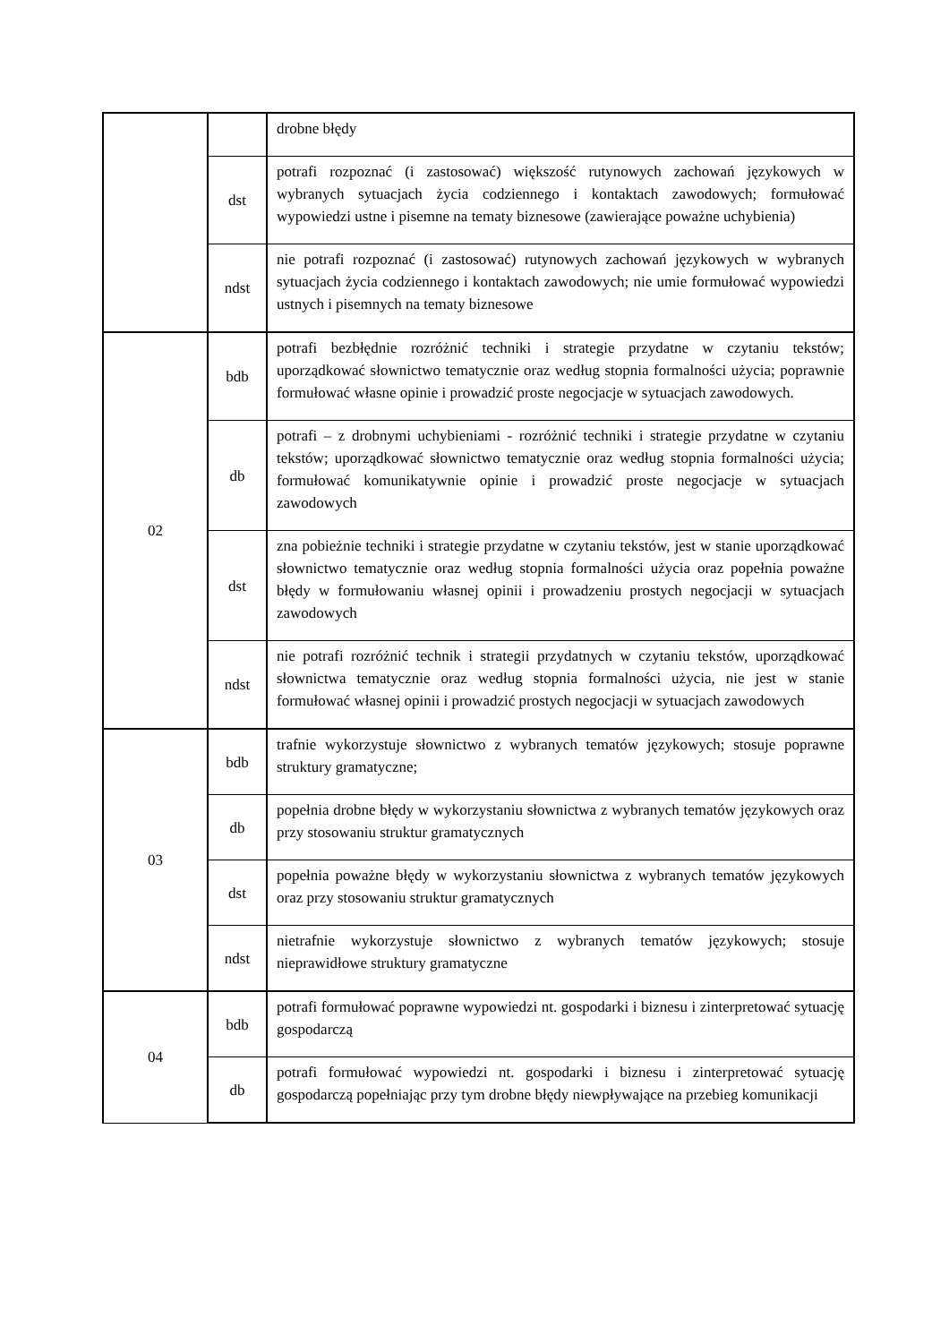| | | drobne błędy |
| | dst | potrafi rozpoznać (i zastosować) większość rutynowych zachowań językowych w wybranych sytuacjach życia codziennego i kontaktach zawodowych; formułować wypowiedzi ustne i pisemne na tematy biznesowe (zawierające poważne uchybienia) |
| | ndst | nie potrafi rozpoznać (i zastosować) rutynowych zachowań językowych w wybranych sytuacjach życia codziennego i kontaktach zawodowych; nie umie formułować wypowiedzi ustnych i pisemnych na tematy biznesowe |
| 02 | bdb | potrafi bezbłędnie rozróżnić techniki i strategie przydatne w czytaniu tekstów; uporządkować słownictwo tematycznie oraz według stopnia formalności użycia; poprawnie formułować własne opinie i prowadzić proste negocjacje w sytuacjach zawodowych. |
| | db | potrafi – z drobnymi uchybieniami - rozróżnić techniki i strategie przydatne w czytaniu tekstów; uporządkować słownictwo tematycznie oraz według stopnia formalności użycia; formułować komunikatywnie opinie i prowadzić proste negocjacje w sytuacjach zawodowych |
| | dst | zna pobieżnie techniki i strategie przydatne w czytaniu tekstów, jest w stanie uporządkować słownictwo tematycznie oraz według stopnia formalności użycia oraz popełnia poważne błędy w formułowaniu własnej opinii i prowadzeniu prostych negocjacji w sytuacjach zawodowych |
| | ndst | nie potrafi rozróżnić technik i strategii przydatnych w czytaniu tekstów, uporządkować słownictwa tematycznie oraz według stopnia formalności użycia, nie jest w stanie formułować własnej opinii i prowadzić prostych negocjacji w sytuacjach zawodowych |
| 03 | bdb | trafnie wykorzystuje słownictwo z wybranych tematów językowych; stosuje poprawne struktury gramatyczne; |
| | db | popełnia drobne błędy w wykorzystaniu słownictwa z wybranych tematów językowych oraz przy stosowaniu struktur gramatycznych |
| | dst | popełnia poważne błędy w wykorzystaniu słownictwa z wybranych tematów językowych oraz przy stosowaniu struktur gramatycznych |
| | ndst | nietrafnie wykorzystuje słownictwo z wybranych tematów językowych; stosuje nieprawidłowe struktury gramatyczne |
| 04 | bdb | potrafi formułować poprawne wypowiedzi nt. gospodarki i biznesu i zinterpretować sytuację gospodarczą |
| | db | potrafi formułować wypowiedzi nt. gospodarki i biznesu i zinterpretować sytuację gospodarczą popełniając przy tym drobne błędy niewpływające na przebieg komunikacji |